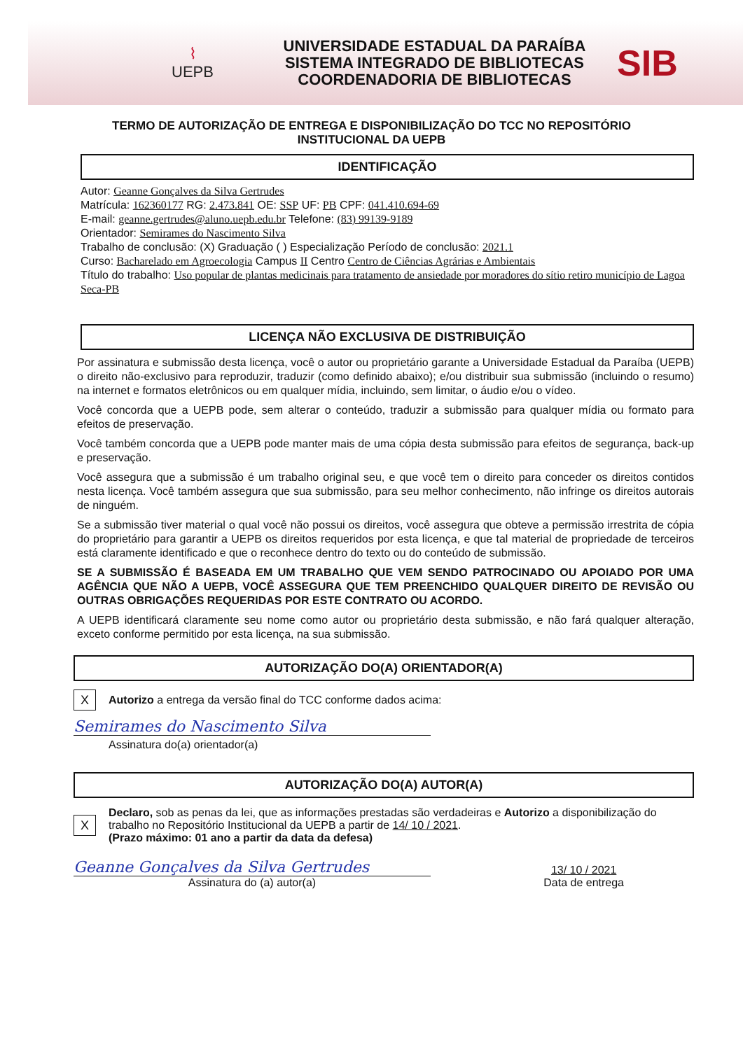⌇
UEPB
UNIVERSIDADE ESTADUAL DA PARAÍBA
SISTEMA INTEGRADO DE BIBLIOTECAS
COORDENADORIA DE BIBLIOTECAS
SIB
TERMO DE AUTORIZAÇÃO DE ENTREGA E DISPONIBILIZAÇÃO DO TCC NO REPOSITÓRIO INSTITUCIONAL DA UEPB
IDENTIFICAÇÃO
Autor: Geanne Gonçalves da Silva Gertrudes
Matrícula: 162360177 RG: 2.473.841 OE: SSP UF: PB CPF: 041.410.694-69
E-mail: geanne.gertrudes@aluno.uepb.edu.br Telefone: (83) 99139-9189
Orientador: Semirames do Nascimento Silva
Trabalho de conclusão: (X) Graduação ( ) Especialização Período de conclusão: 2021.1
Curso: Bacharelado em Agroecologia Campus II Centro Centro de Ciências Agrárias e Ambientais
Título do trabalho: Uso popular de plantas medicinais para tratamento de ansiedade por moradores do sítio retiro município de Lagoa Seca-PB
LICENÇA NÃO EXCLUSIVA DE DISTRIBUIÇÃO
Por assinatura e submissão desta licença, você o autor ou proprietário garante a Universidade Estadual da Paraíba (UEPB) o direito não-exclusivo para reproduzir, traduzir (como definido abaixo); e/ou distribuir sua submissão (incluindo o resumo) na internet e formatos eletrônicos ou em qualquer mídia, incluindo, sem limitar, o áudio e/ou o vídeo.
Você concorda que a UEPB pode, sem alterar o conteúdo, traduzir a submissão para qualquer mídia ou formato para efeitos de preservação.
Você também concorda que a UEPB pode manter mais de uma cópia desta submissão para efeitos de segurança, back-up e preservação.
Você assegura que a submissão é um trabalho original seu, e que você tem o direito para conceder os direitos contidos nesta licença. Você também assegura que sua submissão, para seu melhor conhecimento, não infringe os direitos autorais de ninguém.
Se a submissão tiver material o qual você não possui os direitos, você assegura que obteve a permissão irrestrita de cópia do proprietário para garantir a UEPB os direitos requeridos por esta licença, e que tal material de propriedade de terceiros está claramente identificado e que o reconhece dentro do texto ou do conteúdo de submissão.
SE A SUBMISSÃO É BASEADA EM UM TRABALHO QUE VEM SENDO PATROCINADO OU APOIADO POR UMA AGÊNCIA QUE NÃO A UEPB, VOCÊ ASSEGURA QUE TEM PREENCHIDO QUALQUER DIREITO DE REVISÃO OU OUTRAS OBRIGAÇÕES REQUERIDAS POR ESTE CONTRATO OU ACORDO.
A UEPB identificará claramente seu nome como autor ou proprietário desta submissão, e não fará qualquer alteração, exceto conforme permitido por esta licença, na sua submissão.
AUTORIZAÇÃO DO(A) ORIENTADOR(A)
X
Autorizo a entrega da versão final do TCC conforme dados acima:
Semirames do Nascimento Silva
Assinatura do(a) orientador(a)
AUTORIZAÇÃO DO(A) AUTOR(A)
X
Declaro, sob as penas da lei, que as informações prestadas são verdadeiras e Autorizo a disponibilização do trabalho no Repositório Institucional da UEPB a partir de 14/ 10 / 2021.
(Prazo máximo: 01 ano a partir da data da defesa)
Geanne Gonçalves da Silva Gertrudes
Assinatura do (a) autor(a)
13/ 10 / 2021
Data de entrega